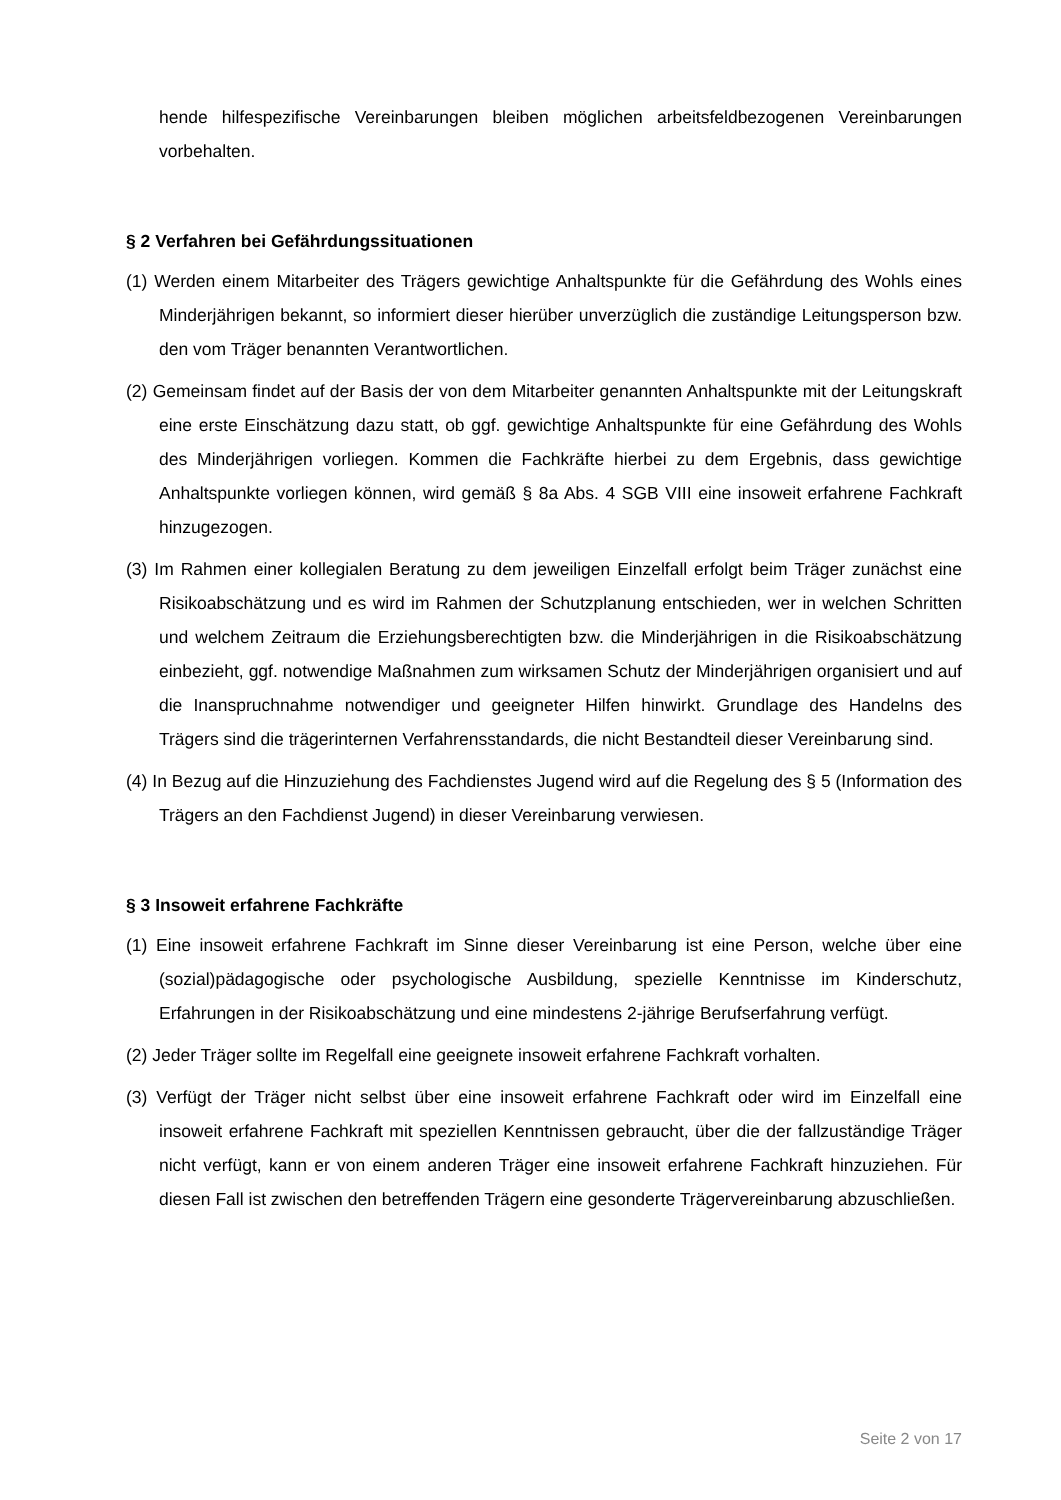hende hilfespezifische Vereinbarungen bleiben möglichen arbeitsfeldbezogenen Vereinbarungen vorbehalten.
§ 2 Verfahren bei Gefährdungssituationen
(1) Werden einem Mitarbeiter des Trägers gewichtige Anhaltspunkte für die Gefährdung des Wohls eines Minderjährigen bekannt, so informiert dieser hierüber unverzüglich die zuständige Leitungsperson bzw. den vom Träger benannten Verantwortlichen.
(2) Gemeinsam findet auf der Basis der von dem Mitarbeiter genannten Anhaltspunkte mit der Leitungskraft eine erste Einschätzung dazu statt, ob ggf. gewichtige Anhaltspunkte für eine Gefährdung des Wohls des Minderjährigen vorliegen. Kommen die Fachkräfte hierbei zu dem Ergebnis, dass gewichtige Anhaltspunkte vorliegen können, wird gemäß § 8a Abs. 4 SGB VIII eine insoweit erfahrene Fachkraft hinzugezogen.
(3) Im Rahmen einer kollegialen Beratung zu dem jeweiligen Einzelfall erfolgt beim Träger zunächst eine Risikoabschätzung und es wird im Rahmen der Schutzplanung entschieden, wer in welchen Schritten und welchem Zeitraum die Erziehungsberechtigten bzw. die Minderjährigen in die Risikoabschätzung einbezieht, ggf. notwendige Maßnahmen zum wirksamen Schutz der Minderjährigen organisiert und auf die Inanspruchnahme notwendiger und geeigneter Hilfen hinwirkt. Grundlage des Handelns des Trägers sind die trägerinternen Verfahrensstandards, die nicht Bestandteil dieser Vereinbarung sind.
(4) In Bezug auf die Hinzuziehung des Fachdienstes Jugend wird auf die Regelung des § 5 (Information des Trägers an den Fachdienst Jugend) in dieser Vereinbarung verwiesen.
§ 3 Insoweit erfahrene Fachkräfte
(1) Eine insoweit erfahrene Fachkraft im Sinne dieser Vereinbarung ist eine Person, welche über eine (sozial)pädagogische oder psychologische Ausbildung, spezielle Kenntnisse im Kinderschutz, Erfahrungen in der Risikoabschätzung und eine mindestens 2-jährige Berufserfahrung verfügt.
(2) Jeder Träger sollte im Regelfall eine geeignete insoweit erfahrene Fachkraft vorhalten.
(3) Verfügt der Träger nicht selbst über eine insoweit erfahrene Fachkraft oder wird im Einzelfall eine insoweit erfahrene Fachkraft mit speziellen Kenntnissen gebraucht, über die der fallzuständige Träger nicht verfügt, kann er von einem anderen Träger eine insoweit erfahrene Fachkraft hinzuziehen. Für diesen Fall ist zwischen den betreffenden Trägern eine gesonderte Trägervereinbarung abzuschließen.
Seite 2 von 17